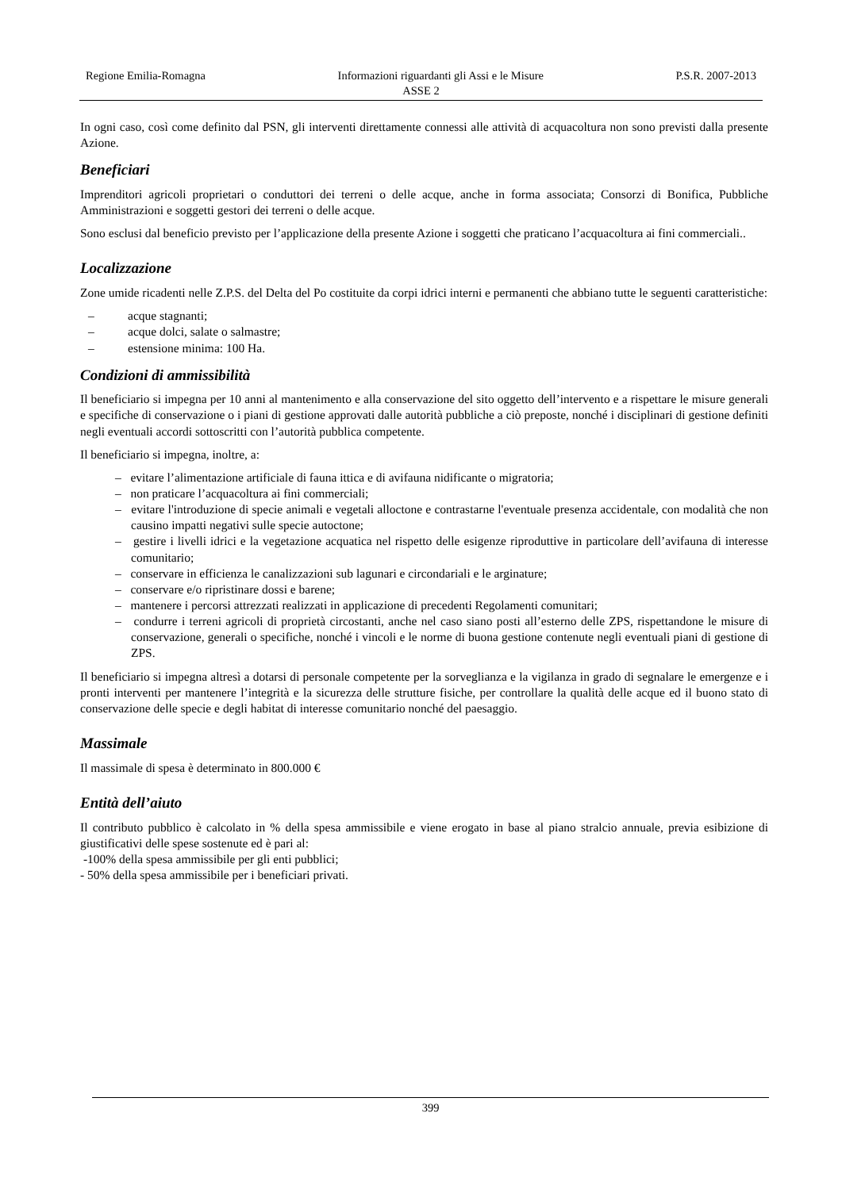Regione Emilia-Romagna Informazioni riguardanti gli Assi e le Misure P.S.R. 2007-2013
ASSE 2
In ogni caso, così come definito dal PSN, gli interventi direttamente connessi alle attività di acquacoltura non sono previsti dalla presente Azione.
Beneficiari
Imprenditori agricoli proprietari o conduttori dei terreni o delle acque, anche in forma associata; Consorzi di Bonifica, Pubbliche Amministrazioni e soggetti gestori dei terreni o delle acque.
Sono esclusi dal beneficio previsto per l’applicazione della presente Azione i soggetti che praticano l’acquacoltura ai fini commerciali..
Localizzazione
Zone umide ricadenti nelle Z.P.S. del Delta del Po costituite da corpi idrici interni e permanenti che abbiano tutte le seguenti caratteristiche:
– acque stagnanti;
– acque dolci, salate o salmastre;
– estensione minima: 100 Ha.
Condizioni di ammissibilità
Il beneficiario si impegna per 10 anni al mantenimento e alla conservazione del sito oggetto dell’intervento e a rispettare le misure generali e specifiche di conservazione o i piani di gestione approvati dalle autorità pubbliche a ciò preposte, nonché i disciplinari di gestione definiti negli eventuali accordi sottoscritti con l’autorità pubblica competente.
Il beneficiario si impegna, inoltre, a:
– evitare l’alimentazione artificiale di fauna ittica e di avifauna nidificante o migratoria;
– non praticare l’acquacoltura ai fini commerciali;
– evitare l'introduzione di specie animali e vegetali alloctone e contrastarne l'eventuale presenza accidentale, con modalità che non causino impatti negativi sulle specie autoctone;
– gestire i livelli idrici e la vegetazione acquatica nel rispetto delle esigenze riproduttive in particolare dell’avifauna di interesse comunitario;
– conservare in efficienza le canalizzazioni sub lagunari e circondariali e le arginature;
– conservare e/o ripristinare dossi e barene;
– mantenere i percorsi attrezzati realizzati in applicazione di precedenti Regolamenti comunitari;
– condurre i terreni agricoli di proprietà circostanti, anche nel caso siano posti all’esterno delle ZPS, rispettandone le misure di conservazione, generali o specifiche, nonché i vincoli e le norme di buona gestione contenute negli eventuali piani di gestione di ZPS.
Il beneficiario si impegna altresì a dotarsi di personale competente per la sorveglianza e la vigilanza in grado di segnalare le emergenze e i pronti interventi per mantenere l’integrità e la sicurezza delle strutture fisiche, per controllare la qualità delle acque ed il buono stato di conservazione delle specie e degli habitat di interesse comunitario nonché del paesaggio.
Massimale
Il massimale di spesa è determinato in 800.000 €
Entità dell’aiuto
Il contributo pubblico è calcolato in % della spesa ammissibile e viene erogato in base al piano stralcio annuale, previa esibizione di giustificativi delle spese sostenute ed è pari al:
-100% della spesa ammissibile per gli enti pubblici;
- 50% della spesa ammissibile per i beneficiari privati.
399